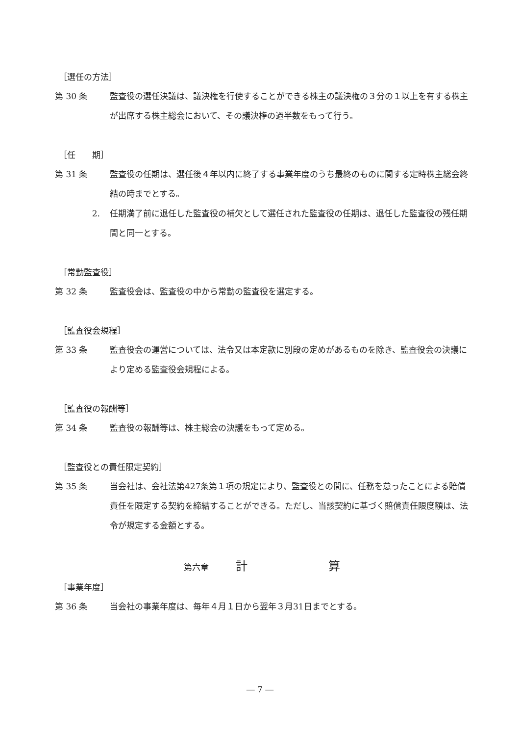［選任の方法］
第 30 条 監査役の選任決議は、議決権を行使することができる株主の議決権の３分の１以上を有する株主が出席する株主総会において、その議決権の過半数をもって行う。
［任　　期］
第 31 条 監査役の任期は、選任後４年以内に終了する事業年度のうち最終のものに関する定時株主総会終結の時までとする。
2. 任期満了前に退任した監査役の補欠として選任された監査役の任期は、退任した監査役の残任期間と同一とする。
［常勤監査役］
第 32 条 監査役会は、監査役の中から常勤の監査役を選定する。
［監査役会規程］
第 33 条 監査役会の運営については、法令又は本定款に別段の定めがあるものを除き、監査役会の決議により定める監査役会規程による。
［監査役の報酬等］
第 34 条 監査役の報酬等は、株主総会の決議をもって定める。
［監査役との責任限定契約］
第 35 条 当会社は、会社法第427条第１項の規定により、監査役との間に、任務を怠ったことによる賠償責任を限定する契約を締結することができる。ただし、当該契約に基づく賠償責任限度額は、法令が規定する金額とする。
第六章 計 算
［事業年度］
第 36 条 当会社の事業年度は、毎年４月１日から翌年３月31日までとする。
― 7 ―